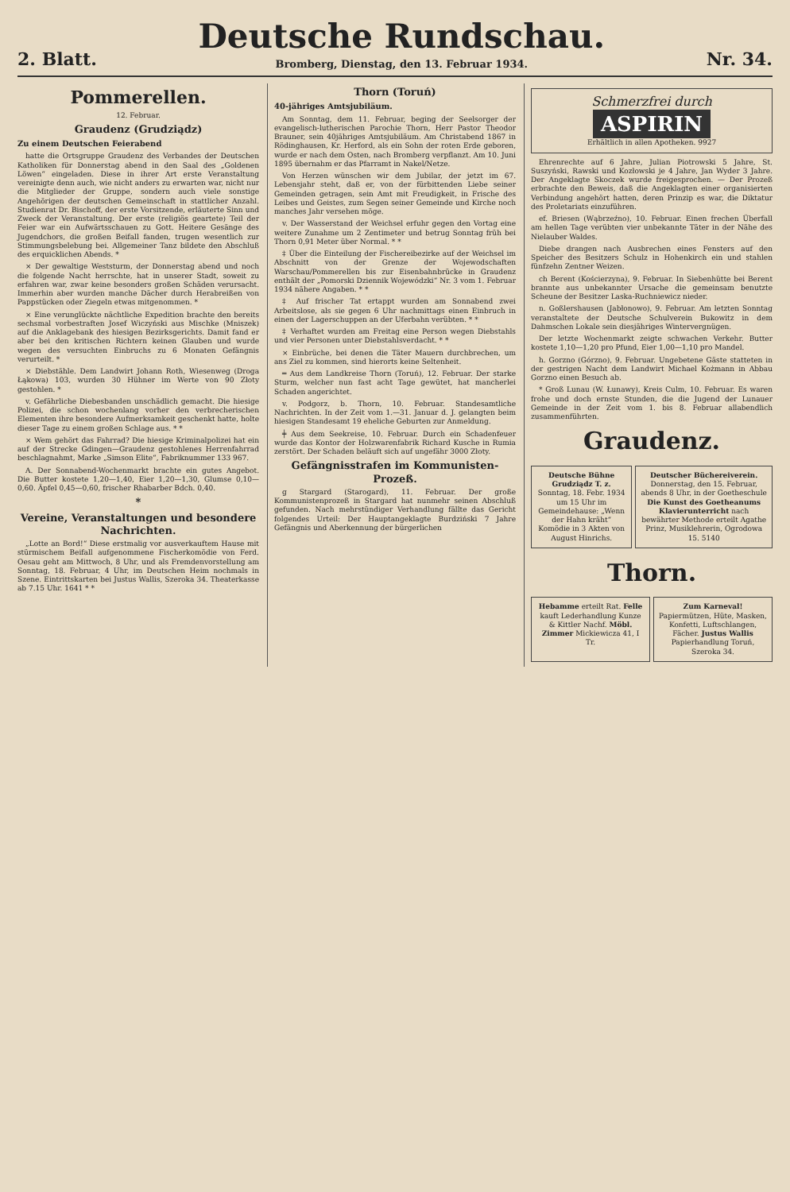2. Blatt.
Deutsche Rundschau.
Bromberg, Dienstag, den 13. Februar 1934.
Nr. 34.
Pommerellen.
12. Februar.
Graudenz (Grudziądz)
Zu einem Deutschen Feierabend
hatte die Ortsgruppe Graudenz des Verbandes der Deutschen Katholiken für Donnerstag abend in den Saal des „Goldenen Löwen“ eingeladen. Diese in ihrer Art erste Veranstaltung vereinigte denn auch, wie nicht anders zu erwarten war, nicht nur die Mitglieder der Gruppe, sondern auch viele sonstige Angehörigen der deutschen Gemeinschaft in stattlicher Anzahl. Studienrat Dr. Bischoff, der erste Vorsitzende, erläuterte Sinn und Zweck der Veranstaltung. Der erste (religiös geartete) Teil der Feier war ein Aufwärtsschauen zu Gott. Heitere Gesänge des Jugendchors, die großen Beifall fanden, trugen wesentlich zur Stimmungsbelebung bei. Allgemeiner Tanz bildete den Abschluß des erquicklichen Abends. *
× Der gewaltige Weststurm, der Donnerstag abend und noch die folgende Nacht herrschte, hat in unserer Stadt, soweit zu erfahren war, zwar keine besonders großen Schäden verursacht. Immerhin aber wurden manche Dächer durch Herabreißen von Pappstücken oder Ziegeln etwas mitgenommen. *
× Eine verunglückte nächtliche Expedition brachte den bereits sechsmal vorbestraften Josef Wiczyński aus Mischke (Mniszek) auf die Anklagebank des hiesigen Bezirksgerichts. Damit fand er aber bei den kritischen Richtern keinen Glauben und wurde wegen des versuchten Einbruchs zu 6 Monaten Gefängnis verurteilt. *
× Diebstähle. Dem Landwirt Johann Roth, Wiesenweg (Droga Łąkowa) 103, wurden 30 Hühner im Werte von 90 Złoty gestohlen. *
v. Gefährliche Diebesbanden unschädlich gemacht. Die hiesige Polizei, die schon wochenlang vorher den verbrecherischen Elementen ihre besondere Aufmerksamkeit geschenkt hatte, holte dieser Tage zu einem großen Schlage aus. * *
× Wem gehört das Fahrrad? Die hiesige Kriminalpolizei hat ein auf der Strecke Gdingen—Graudenz gestohlenes Herrenfahrrad beschlagnahmt, Marke „Simson Elite“, Fabriknummer 133 967.
A. Der Sonnabend-Wochenmarkt brachte ein gutes Angebot. Die Butter kostete 1,20—1,40, Eier 1,20—1,30, Glumse 0,10—0,60. Äpfel 0,45—0,60, frischer Rhabarber Bdch. 0,40.
*
Vereine, Veranstaltungen und besondere Nachrichten.
„Lotte an Bord!“ Diese erstmalig vor ausverkauftem Hause mit stürmischem Beifall aufgenommene Fischerkomödie von Ferd. Oesau geht am Mittwoch, 8 Uhr, und als Fremdenvorstellung am Sonntag, 18. Februar, 4 Uhr, im Deutschen Heim nochmals in Szene. Eintrittskarten bei Justus Wallis, Szeroka 34. Theaterkasse ab 7.15 Uhr. 1641 * *
Thorn (Toruń)
40-jähriges Amtsjubiläum.
Am Sonntag, dem 11. Februar, beging der Seelsorger der evangelisch-lutherischen Parochie Thorn, Herr Pastor Theodor Brauner, sein 40jähriges Amtsjubiläum. Am Christabend 1867 in Rödinghausen, Kr. Herford, als ein Sohn der roten Erde geboren, wurde er nach dem Osten, nach Bromberg verpflanzt. Am 10. Juni 1895 übernahm er das Pfarramt in Nakel/Netze.
Von Herzen wünschen wir dem Jubilar, der jetzt im 67. Lebensjahr steht, daß er, von der fürbittenden Liebe seiner Gemeinden getragen, sein Amt mit Freudigkeit, in Frische des Leibes und Geistes, zum Segen seiner Gemeinde und Kirche noch manches Jahr versehen möge.
v. Der Wasserstand der Weichsel erfuhr gegen den Vortag eine weitere Zunahme um 2 Zentimeter und betrug Sonntag früh bei Thorn 0,91 Meter über Normal. * *
‡ Über die Einteilung der Fischereibezirke auf der Weichsel im Abschnitt von der Grenze der Wojewodschaften Warschau/Pommerellen bis zur Eisenbahnbrücke in Graudenz enthält der „Pomorski Dziennik Wojewódzki“ Nr. 3 vom 1. Februar 1934 nähere Angaben. * *
‡ Auf frischer Tat ertappt wurden am Sonnabend zwei Arbeitslose, als sie gegen 6 Uhr nachmittags einen Einbruch in einen der Lagerschuppen an der Uferbahn verübten. * *
‡ Verhaftet wurden am Freitag eine Person wegen Diebstahls und vier Personen unter Diebstahlsverdacht. * *
× Einbrüche, bei denen die Täter Mauern durchbrechen, um ans Ziel zu kommen, sind hierorts keine Seltenheit.
═ Aus dem Landkreise Thorn (Toruń), 12. Februar. Der starke Sturm, welcher nun fast acht Tage gewütet, hat mancherlei Schaden angerichtet.
v. Podgorz, b. Thorn, 10. Februar. Standesamtliche Nachrichten. In der Zeit vom 1.—31. Januar d. J. gelangten beim hiesigen Standesamt 19 eheliche Geburten zur Anmeldung.
╪ Aus dem Seekreise, 10. Februar. Durch ein Schadenfeuer wurde das Kontor der Holzwarenfabrik Richard Kusche in Rumia zerstört. Der Schaden beläuft sich auf ungefähr 3000 Złoty.
Gefängnisstrafen im Kommunisten-Prozeß.
g Stargard (Starogard), 11. Februar. Der große Kommunistenprozeß in Stargard hat nunmehr seinen Abschluß gefunden. Nach mehrstündiger Verhandlung fällte das Gericht folgendes Urteil: Der Hauptangeklagte Burdziński 7 Jahre Gefängnis und Aberkennung der bürgerlichen
Schmerzfrei durch
ASPIRIN
Erhältlich in allen Apotheken. 9927
Ehrenrechte auf 6 Jahre, Julian Piotrowski 5 Jahre, St. Suszyński, Rawski und Kozłowski je 4 Jahre, Jan Wyder 3 Jahre. Der Angeklagte Skoczek wurde freigesprochen. — Der Prozeß erbrachte den Beweis, daß die Angeklagten einer organisierten Verbindung angehört hatten, deren Prinzip es war, die Diktatur des Proletariats einzuführen.
ef. Briesen (Wąbrzeźno), 10. Februar. Einen frechen Überfall am hellen Tage verübten vier unbekannte Täter in der Nähe des Nielauber Waldes.
Diebe drangen nach Ausbrechen eines Fensters auf den Speicher des Besitzers Schulz in Hohenkirch ein und stahlen fünfzehn Zentner Weizen.
ch Berent (Kościerzyna), 9. Februar. In Siebenhütte bei Berent brannte aus unbekannter Ursache die gemeinsam benutzte Scheune der Besitzer Laska-Ruchniewicz nieder.
n. Goßlershausen (Jabłonowo), 9. Februar. Am letzten Sonntag veranstaltete der Deutsche Schulverein Bukowitz in dem Dahmschen Lokale sein diesjähriges Wintervergnügen.
Der letzte Wochenmarkt zeigte schwachen Verkehr. Butter kostete 1,10—1,20 pro Pfund, Eier 1,00—1,10 pro Mandel.
h. Gorzno (Górzno), 9. Februar. Ungebetene Gäste statteten in der gestrigen Nacht dem Landwirt Michael Kożmann in Abbau Gorzno einen Besuch ab.
* Groß Lunau (W. Łunawy), Kreis Culm, 10. Februar. Es waren frohe und doch ernste Stunden, die die Jugend der Lunauer Gemeinde in der Zeit vom 1. bis 8. Februar allabendlich zusammenführten.
Graudenz.
Deutsche Bühne Grudziądz T. z.
Sonntag, 18. Febr. 1934 um 15 Uhr im Gemeindehause: „Wenn der Hahn kräht“ Komödie in 3 Akten von August Hinrichs.
Deutscher Büchereiverein.
Donnerstag, den 15. Februar, abends 8 Uhr, in der Goetheschule
Die Kunst des Goetheanums
Klavierunterricht nach bewährter Methode erteilt Agathe Prinz, Musiklehrerin, Ogrodowa 15. 5140
Thorn.
Hebamme erteilt Rat. Felle kauft Lederhandlung Kunze & Kittler Nachf. Möbl. Zimmer Mickiewicza 41, I Tr.
Zum Karneval! Papiermützen, Hüte, Masken, Konfetti, Luftschlangen, Fächer. Justus Wallis Papierhandlung Toruń, Szeroka 34.